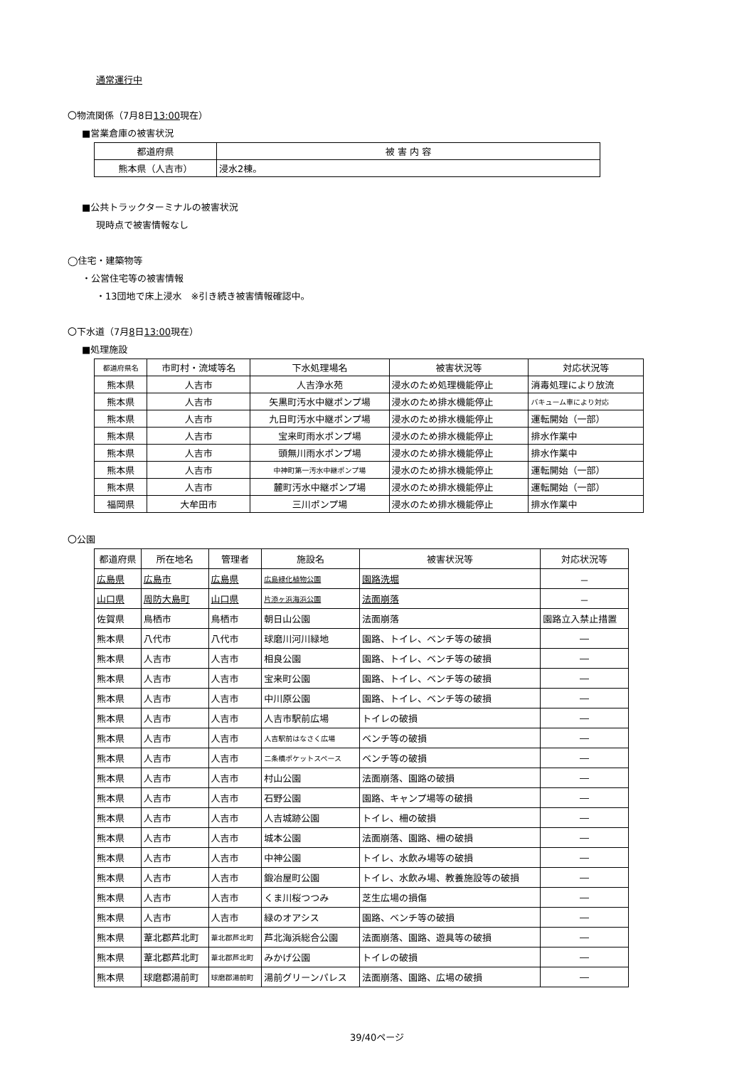通常運行中
〇物流関係（7月8日13:00現在）
■営業倉庫の被害状況
| 都道府県 | 被 害 内 容 |
| --- | --- |
| 熊本県（人吉市） | 浸水2棟。 |
■公共トラックターミナルの被害状況
現時点で被害情報なし
◯住宅・建築物等
・公営住宅等の被害情報
・13団地で床上浸水　※引き続き被害情報確認中。
〇下水道（7月8日13:00現在）
■処理施設
| 都道府県名 | 市町村・流域等名 | 下水処理場名 | 被害状況等 | 対応状況等 |
| --- | --- | --- | --- | --- |
| 熊本県 | 人吉市 | 人吉浄水苑 | 浸水のため処理機能停止 | 消毒処理により放流 |
| 熊本県 | 人吉市 | 矢黒町汚水中継ポンプ場 | 浸水のため排水機能停止 | バキューム車により対応 |
| 熊本県 | 人吉市 | 九日町汚水中継ポンプ場 | 浸水のため排水機能停止 | 運転開始（一部） |
| 熊本県 | 人吉市 | 宝来町雨水ポンプ場 | 浸水のため排水機能停止 | 排水作業中 |
| 熊本県 | 人吉市 | 頭無川雨水ポンプ場 | 浸水のため排水機能停止 | 排水作業中 |
| 熊本県 | 人吉市 | 中神町第一汚水中継ポンプ場 | 浸水のため排水機能停止 | 運転開始（一部） |
| 熊本県 | 人吉市 | 麓町汚水中継ポンプ場 | 浸水のため排水機能停止 | 運転開始（一部） |
| 福岡県 | 大牟田市 | 三川ポンプ場 | 浸水のため排水機能停止 | 排水作業中 |
〇公園
| 都道府県 | 所在地名 | 管理者 | 施設名 | 被害状況等 | 対応状況等 |
| --- | --- | --- | --- | --- | --- |
| 広島県 | 広島市 | 広島県 | 広島緑化植物公園 | 園路洗堀 | － |
| 山口県 | 周防大島町 | 山口県 | 片添ヶ浜海浜公園 | 法面崩落 | － |
| 佐賀県 | 鳥栖市 | 鳥栖市 | 朝日山公園 | 法面崩落 | 園路立入禁止措置 |
| 熊本県 | 八代市 | 八代市 | 球磨川河川緑地 | 園路、トイレ、ベンチ等の破損 | ― |
| 熊本県 | 人吉市 | 人吉市 | 相良公園 | 園路、トイレ、ベンチ等の破損 | ― |
| 熊本県 | 人吉市 | 人吉市 | 宝来町公園 | 園路、トイレ、ベンチ等の破損 | ― |
| 熊本県 | 人吉市 | 人吉市 | 中川原公園 | 園路、トイレ、ベンチ等の破損 | ― |
| 熊本県 | 人吉市 | 人吉市 | 人吉市駅前広場 | トイレの破損 | ― |
| 熊本県 | 人吉市 | 人吉市 | 人吉駅前はなさく広場 | ベンチ等の破損 | ― |
| 熊本県 | 人吉市 | 人吉市 | 二条橋ポケットスペース | ベンチ等の破損 | ― |
| 熊本県 | 人吉市 | 人吉市 | 村山公園 | 法面崩落、園路の破損 | ― |
| 熊本県 | 人吉市 | 人吉市 | 石野公園 | 園路、キャンプ場等の破損 | ― |
| 熊本県 | 人吉市 | 人吉市 | 人吉城跡公園 | トイレ、柵の破損 | ― |
| 熊本県 | 人吉市 | 人吉市 | 城本公園 | 法面崩落、園路、柵の破損 | ― |
| 熊本県 | 人吉市 | 人吉市 | 中神公園 | トイレ、水飲み場等の破損 | ― |
| 熊本県 | 人吉市 | 人吉市 | 鍛冶屋町公園 | トイレ、水飲み場、教養施設等の破損 | ― |
| 熊本県 | 人吉市 | 人吉市 | くま川桜つつみ | 芝生広場の損傷 | ― |
| 熊本県 | 人吉市 | 人吉市 | 緑のオアシス | 園路、ベンチ等の破損 | ― |
| 熊本県 | 葦北郡芦北町 | 葦北郡芦北町 | 芦北海浜総合公園 | 法面崩落、園路、遊具等の破損 | ― |
| 熊本県 | 葦北郡芦北町 | 葦北郡芦北町 | みかげ公園 | トイレの破損 | ― |
| 熊本県 | 球磨郡湯前町 | 球磨郡湯前町 | 湯前グリーンパレス | 法面崩落、園路、広場の破損 | ― |
39/40ページ